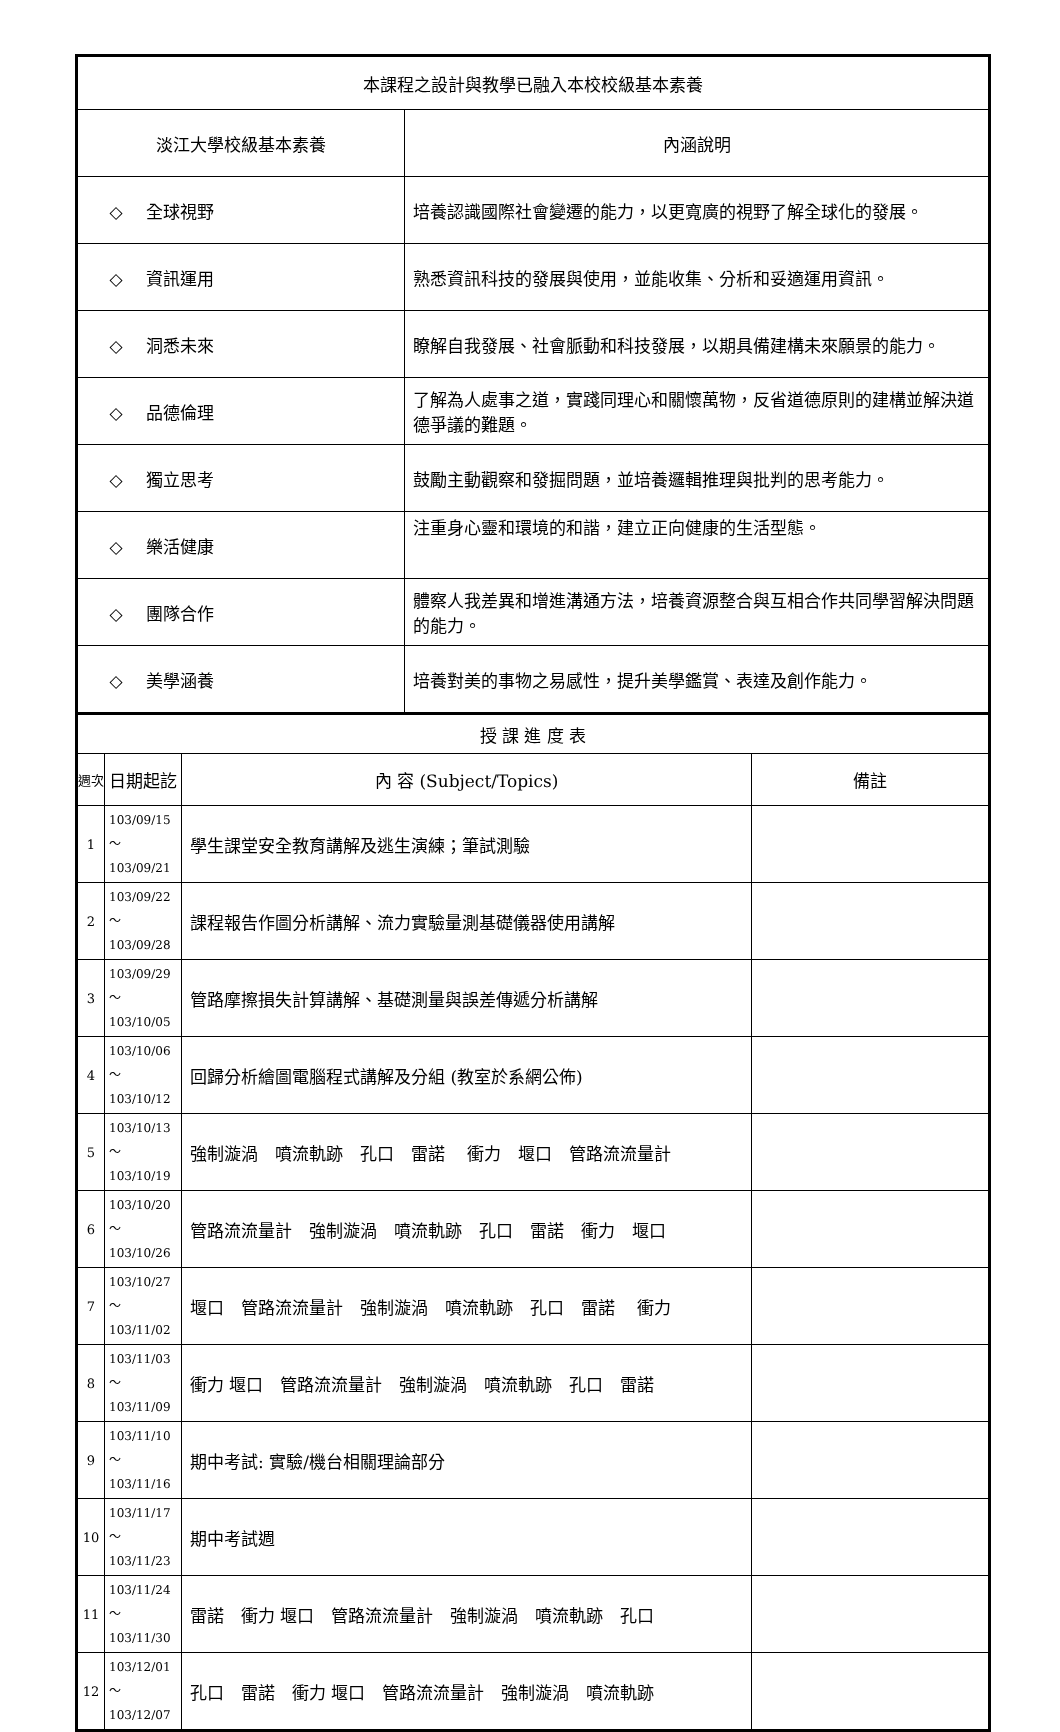| 本課程之設計與教學已融入本校校級基本素養 | |
| 淡江大學校級基本素養 | 內涵說明 |
| ◇ 全球視野 | 培養認識國際社會變遷的能力，以更寬廣的視野了解全球化的發展。 |
| ◇ 資訊運用 | 熟悉資訊科技的發展與使用，並能收集、分析和妥適運用資訊。 |
| ◇ 洞悉未來 | 瞭解自我發展、社會脈動和科技發展，以期具備建構未來願景的能力。 |
| ◇ 品德倫理 | 了解為人處事之道，實踐同理心和關懷萬物，反省道德原則的建構並解決道德爭議的難題。 |
| ◇ 獨立思考 | 鼓勵主動觀察和發掘問題，並培養邏輯推理與批判的思考能力。 |
| ◇ 樂活健康 | 注重身心靈和環境的和諧，建立正向健康的生活型態。 |
| ◇ 團隊合作 | 體察人我差異和增進溝通方法，培養資源整合與互相合作共同學習解決問題的能力。 |
| ◇ 美學涵養 | 培養對美的事物之易感性，提升美學鑑賞、表達及創作能力。 |
| 授 課 進 度 表 | | | |
| 週次 | 日期起訖 | 內 容 (Subject/Topics) | 備註 |
| 1 | 103/09/15～ 103/09/21 | 學生課堂安全教育講解及逃生演練；筆試測驗 | |
| 2 | 103/09/22～ 103/09/28 | 課程報告作圖分析講解、流力實驗量測基礎儀器使用講解 | |
| 3 | 103/09/29～ 103/10/05 | 管路摩擦損失計算講解、基礎測量與誤差傳遞分析講解 | |
| 4 | 103/10/06～ 103/10/12 | 回歸分析繪圖電腦程式講解及分組 (教室於系網公佈) | |
| 5 | 103/10/13～ 103/10/19 | 強制漩渦 噴流軌跡 孔口 雷諾 衝力 堰口 管路流流量計 | |
| 6 | 103/10/20～ 103/10/26 | 管路流流量計 強制漩渦 噴流軌跡 孔口 雷諾 衝力 堰口 | |
| 7 | 103/10/27～ 103/11/02 | 堰口 管路流流量計 強制漩渦 噴流軌跡 孔口 雷諾 衝力 | |
| 8 | 103/11/03～ 103/11/09 | 衝力 堰口 管路流流量計 強制漩渦 噴流軌跡 孔口 雷諾 | |
| 9 | 103/11/10～ 103/11/16 | 期中考試: 實驗/機台相關理論部分 | |
| 10 | 103/11/17～ 103/11/23 | 期中考試週 | |
| 11 | 103/11/24～ 103/11/30 | 雷諾 衝力 堰口 管路流流量計 強制漩渦 噴流軌跡 孔口 | |
| 12 | 103/12/01～ 103/12/07 | 孔口 雷諾 衝力 堰口 管路流流量計 強制漩渦 噴流軌跡 | |